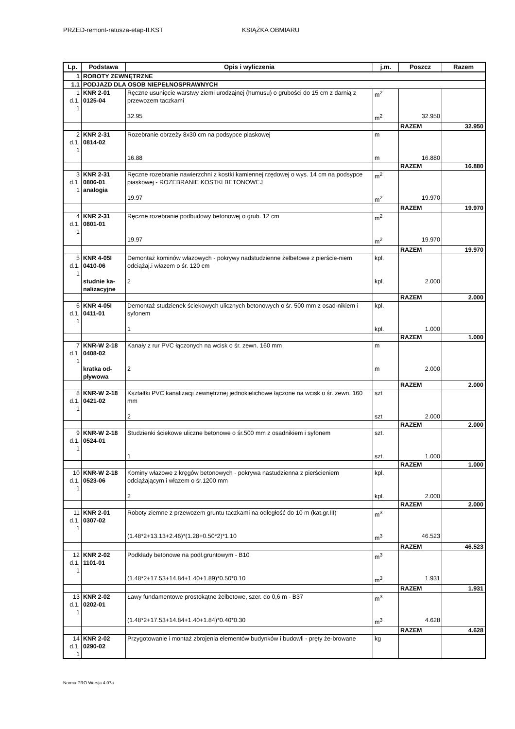PRZED-remont-ratusza-etap-II.KST KSIĄŻKA OBMIARU
| Lp. | Podstawa | Opis i wyliczenia | j.m. | Poszcz | Razem |
| --- | --- | --- | --- | --- | --- |
| 1 | ROBOTY ZEWNĘTRZNE | | | | |
| 1.1 | PODJAZD DLA OSOB NIEPEŁNOSPRAWNYCH | | | | |
| 1 d.1. 1 | KNR 2-01 0125-04 | Ręczne usunięcie warstwy ziemi urodzajnej (humusu) o grubości do 15 cm z darnią z przewozem taczkami | m<sup>2</sup> | | |
| | | 32.95 | m<sup>2</sup> | 32.950 | |
| | | | | RAZEM | 32.950 |
| 2 d.1. 1 | KNR 2-31 0814-02 | Rozebranie obrzeży 8x30 cm na podsypce piaskowej | m | | |
| | | 16.88 | m | 16.880 | |
| | | | | RAZEM | 16.880 |
| 3 d.1. 1 | KNR 2-31 0806-01 analogia | Ręczne rozebranie nawierzchni z kostki kamiennej rzędowej o wys. 14 cm na podsypce piaskowej - ROZEBRANIE KOSTKI BETONOWEJ | m<sup>2</sup> | | |
| | | 19.97 | m<sup>2</sup> | 19.970 | |
| | | | | RAZEM | 19.970 |
| 4 d.1. 1 | KNR 2-31 0801-01 | Ręczne rozebranie podbudowy betonowej o grub. 12 cm | m<sup>2</sup> | | |
| | | 19.97 | m<sup>2</sup> | 19.970 | |
| | | | | RAZEM | 19.970 |
| 5 d.1. 1 | KNR 4-05I 0410-06 | Demontaż kominów włazowych - pokrywy nadstudzienne żelbetowe z pierście-niem odciążaj.i włazem o śr. 120 cm | kpl. | | |
| | studnie ka-nalizacyjne | 2 | kpl. | 2.000 | |
| | | | | RAZEM | 2.000 |
| 6 d.1. 1 | KNR 4-05I 0411-01 | Demontaż studzienek ściekowych ulicznych betonowych o śr. 500 mm z osad-nikiem i syfonem | kpl. | | |
| | | 1 | kpl. | 1.000 | |
| | | | | RAZEM | 1.000 |
| 7 d.1. 1 | KNR-W 2-18 0408-02 | Kanały z rur PVC łączonych na wcisk o śr. zewn. 160 mm | m | | |
| | kratka od-pływowa | 2 | m | 2.000 | |
| | | | | RAZEM | 2.000 |
| 8 d.1. 1 | KNR-W 2-18 0421-02 | Kształtki PVC kanalizacji zewnętrznej jednokielichowe łączone na wcisk o śr. zewn. 160 mm | szt | | |
| | | 2 | szt | 2.000 | |
| | | | | RAZEM | 2.000 |
| 9 d.1. 1 | KNR-W 2-18 0524-01 | Studzienki ściekowe uliczne betonowe o śr.500 mm z osadnikiem i syfonem | szt. | | |
| | | 1 | szt. | 1.000 | |
| | | | | RAZEM | 1.000 |
| 10 d.1. 1 | KNR-W 2-18 0523-06 | Kominy włazowe z kręgów betonowych - pokrywa nastudzienna z pierścieniem odciążającym i włazem o śr.1200 mm | kpl. | | |
| | | 2 | kpl. | 2.000 | |
| | | | | RAZEM | 2.000 |
| 11 d.1. 1 | KNR 2-01 0307-02 | Roboty ziemne z przewozem gruntu taczkami na odległość do 10 m (kat.gr.III) | m<sup>3</sup> | | |
| | | (1.48*2+13.13+2.46)*(1.28+0.50*2)*1.10 | m<sup>3</sup> | 46.523 | |
| | | | | RAZEM | 46.523 |
| 12 d.1. 1 | KNR 2-02 1101-01 | Podkłady betonowe na podł.gruntowym - B10 | m<sup>3</sup> | | |
| | | (1.48*2+17.53+14.84+1.40+1.89)*0.50*0.10 | m<sup>3</sup> | 1.931 | |
| | | | | RAZEM | 1.931 |
| 13 d.1. 1 | KNR 2-02 0202-01 | Ławy fundamentowe prostokątne żelbetowe, szer. do 0,6 m - B37 | m<sup>3</sup> | | |
| | | (1.48*2+17.53+14.84+1.40+1.84)*0.40*0.30 | m<sup>3</sup> | 4.628 | |
| | | | | RAZEM | 4.628 |
| 14 d.1. 1 | KNR 2-02 0290-02 | Przygotowanie i montaż zbrojenia elementów budynków i budowli - pręty że-browane | kg | | |
Norma PRO Wersja 4.07a